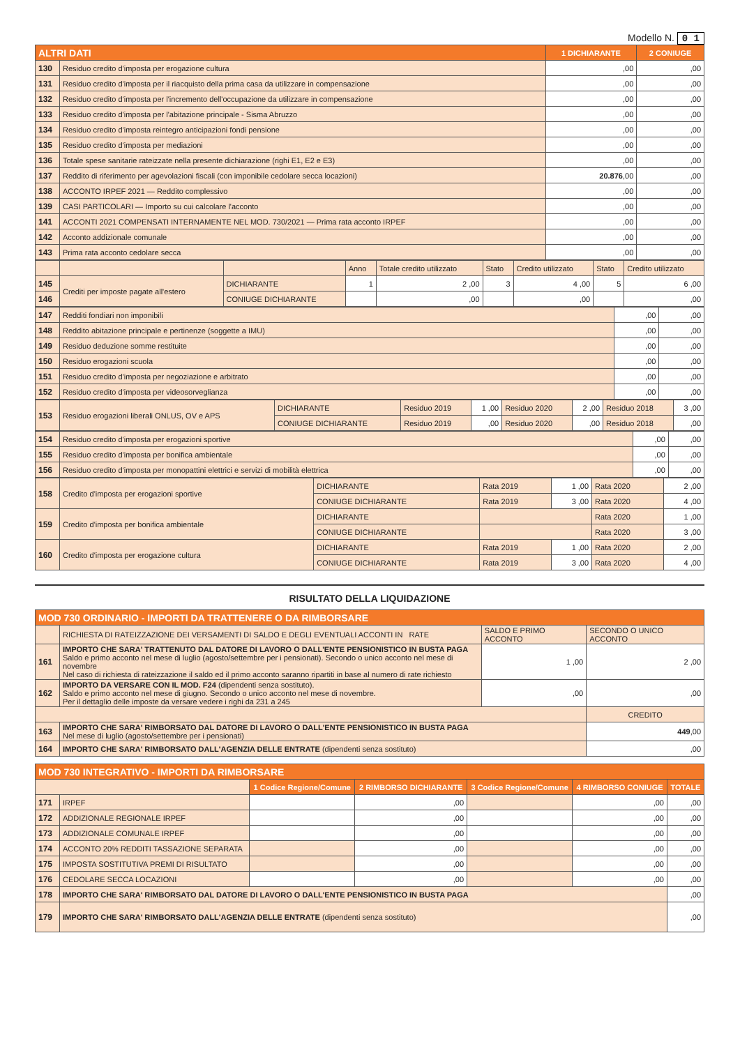Modello N. 0 1
| ALTRI DATI | | 1 DICHIARANTE | 2 CONIUGE |
| --- | --- | --- | --- |
| 130 | Residuo credito d'imposta per erogazione cultura | ,00 | ,00 |
| 131 | Residuo credito d'imposta per il riacquisto della prima casa da utilizzare in compensazione | ,00 | ,00 |
| 132 | Residuo credito d'imposta per l'incremento dell'occupazione da utilizzare in compensazione | ,00 | ,00 |
| 133 | Residuo credito d'imposta per l'abitazione principale - Sisma Abruzzo | ,00 | ,00 |
| 134 | Residuo credito d'imposta reintegro anticipazioni fondi pensione | ,00 | ,00 |
| 135 | Residuo credito d'imposta per mediazioni | ,00 | ,00 |
| 136 | Totale spese sanitarie rateizzate nella presente dichiarazione (righi E1, E2 e E3) | ,00 | ,00 |
| 137 | Reddito di riferimento per agevolazioni fiscali (con imponibile cedolare secca locazioni) | 20.876 ,00 | ,00 |
| 138 | ACCONTO IRPEF 2021 — Reddito complessivo | ,00 | ,00 |
| 139 | CASI PARTICOLARI — Importo su cui calcolare l'acconto | ,00 | ,00 |
| 141 | ACCONTI 2021 COMPENSATI INTERNAMENTE NEL MOD. 730/2021 — Prima rata acconto IRPEF | ,00 | ,00 |
| 142 | Acconto addizionale comunale | ,00 | ,00 |
| 143 | Prima rata acconto cedolare secca | ,00 | ,00 |
| | | | Anno | Totale credito utilizzato | Stato | Credito utilizzato | Stato | Credito utilizzato |
| 145 | Crediti per imposte pagate all'estero | DICHIARANTE | 1 | 2 ,00 | 3 | 4 ,00 | 5 | 6 ,00 |
| 146 | | CONIUGE DICHIARANTE | | ,00 | | ,00 | | ,00 |
| 147 | Redditi fondiari non imponibili | ,00 | ,00 |
| 148 | Reddito abitazione principale e pertinenze (soggette a IMU) | ,00 | ,00 |
| 149 | Residuo deduzione somme restituite | ,00 | ,00 |
| 150 | Residuo erogazioni scuola | ,00 | ,00 |
| 151 | Residuo credito d'imposta per negoziazione e arbitrato | ,00 | ,00 |
| 152 | Residuo credito d'imposta per videosorveglianza | ,00 | ,00 |
| 153 | Residuo erogazioni liberali ONLUS, OV e APS | DICHIARANTE | Residuo 2019 | 1 ,00 | Residuo 2020 | 2 ,00 | Residuo 2018 | 3 ,00 |
| | | CONIUGE DICHIARANTE | Residuo 2019 | ,00 | Residuo 2020 | ,00 | Residuo 2018 | ,00 |
| 154 | Residuo credito d'imposta per erogazioni sportive | ,00 | ,00 |
| 155 | Residuo credito d'imposta per bonifica ambientale | ,00 | ,00 |
| 156 | Residuo credito d'imposta per monopattini elettrici e servizi di mobilità elettrica | ,00 | ,00 |
| 158 | Credito d'imposta per erogazioni sportive | DICHIARANTE | Rata 2019 | 1 ,00 | Rata 2020 | 2 ,00 |
| | | CONIUGE DICHIARANTE | Rata 2019 | 3 ,00 | Rata 2020 | 4 ,00 |
| 159 | Credito d'imposta per bonifica ambientale | DICHIARANTE | | | Rata 2020 | 1 ,00 |
| | | CONIUGE DICHIARANTE | | | Rata 2020 | 3 ,00 |
| 160 | Credito d'imposta per erogazione cultura | DICHIARANTE | Rata 2019 | 1 ,00 | Rata 2020 | 2 ,00 |
| | | CONIUGE DICHIARANTE | Rata 2019 | 3 ,00 | Rata 2020 | 4 ,00 |
RISULTATO DELLA LIQUIDAZIONE
| MOD 730 ORDINARIO - IMPORTI DA TRATTENERE O DA RIMBORSARE | | | |
| --- | --- | --- | --- |
| | RICHIESTA DI RATEIZZAZIONE DEI VERSAMENTI DI SALDO E DEGLI EVENTUALI ACCONTI IN RATE | SALDO E PRIMO ACCONTO | SECONDO O UNICO ACCONTO |
| 161 | IMPORTO CHE SARA' TRATTENUTO DAL DATORE DI LAVORO O DALL'ENTE PENSIONISTICO IN BUSTA PAGA Saldo e primo acconto nel mese di luglio (agosto/settembre per i pensionati). Secondo o unico acconto nel mese di novembre Nel caso di richiesta di rateizzazione il saldo ed il primo acconto saranno ripartiti in base al numero di rate richiesto | 1 ,00 | 2 ,00 |
| 162 | IMPORTO DA VERSARE CON IL MOD. F24 (dipendenti senza sostituto). Saldo e primo acconto nel mese di giugno. Secondo o unico acconto nel mese di novembre. Per il dettaglio delle imposte da versare vedere i righi da 231 a 245 | ,00 | ,00 |
| | | | CREDITO |
| 163 | IMPORTO CHE SARA' RIMBORSATO DAL DATORE DI LAVORO O DALL'ENTE PENSIONISTICO IN BUSTA PAGA Nel mese di luglio (agosto/settembre per i pensionati) | | 449 ,00 |
| 164 | IMPORTO CHE SARA' RIMBORSATO DALL'AGENZIA DELLE ENTRATE (dipendenti senza sostituto) | | ,00 |
| MOD 730 INTEGRATIVO - IMPORTI DA RIMBORSARE | | | | | | |
| --- | --- | --- | --- | --- | --- | --- |
| | | 1 Codice Regione/Comune | 2 RIMBORSO DICHIARANTE | 3 Codice Regione/Comune | 4 RIMBORSO CONIUGE | TOTALE |
| 171 | IRPEF | | ,00 | | ,00 | ,00 |
| 172 | ADDIZIONALE REGIONALE IRPEF | | ,00 | | ,00 | ,00 |
| 173 | ADDIZIONALE COMUNALE IRPEF | | ,00 | | ,00 | ,00 |
| 174 | ACCONTO 20% REDDITI TASSAZIONE SEPARATA | | ,00 | | ,00 | ,00 |
| 175 | IMPOSTA SOSTITUTIVA PREMI DI RISULTATO | | ,00 | | ,00 | ,00 |
| 176 | CEDOLARE SECCA LOCAZIONI | | ,00 | | ,00 | ,00 |
| 178 | IMPORTO CHE SARA' RIMBORSATO DAL DATORE DI LAVORO O DALL'ENTE PENSIONISTICO IN BUSTA PAGA | | | | | ,00 |
| 179 | IMPORTO CHE SARA' RIMBORSATO DALL'AGENZIA DELLE ENTRATE (dipendenti senza sostituto) | | | | | ,00 |